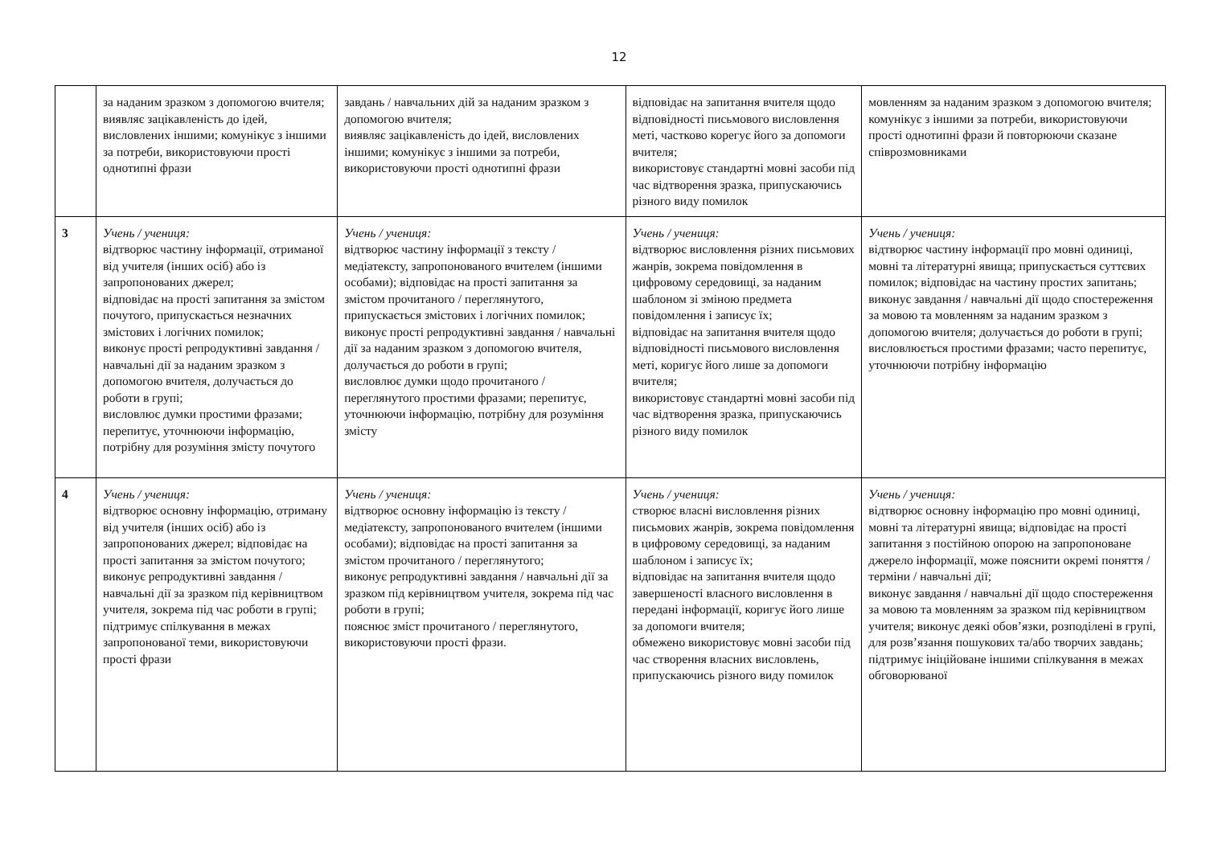12
| | за наданим зразком з допомогою вчителя; виявляє зацікавленість до ідей, висловлених іншими; комунікує з іншими за потреби, використовуючи прості однотипні фрази | завдань / навчальних дій за наданим зразком з допомогою вчителя; виявляє зацікавленість до ідей, висловлених іншими; комунікує з іншими за потреби, використовуючи прості однотипні фрази | відповідає на запитання вчителя щодо відповідності письмового висловлення меті, частково корегує його за допомоги вчителя; використовує стандартні мовні засоби під час відтворення зразка, припускаючись різного виду помилок | мовленням за наданим зразком з допомогою вчителя; комунікує з іншими за потреби, використовуючи прості однотипні фрази й повторюючи сказане співрозмовниками |
| 3 | Учень / учениця: відтворює частину інформації, отриманої від учителя (інших осіб) або із запропонованих джерел; відповідає на прості запитання за змістом почутого, припускається незначних змістових і логічних помилок; виконує прості репродуктивні завдання / навчальні дії за наданим зразком з допомогою вчителя, долучається до роботи в групі; висловлює думки простими фразами; перепитує, уточнюючи інформацію, потрібну для розуміння змісту почутого | Учень / учениця: відтворює частину інформації з тексту / медіатексту, запропонованого вчителем (іншими особами); відповідає на прості запитання за змістом прочитаного / переглянутого, припускається змістових і логічних помилок; виконує прості репродуктивні завдання / навчальні дії за наданим зразком з допомогою вчителя, долучається до роботи в групі; висловлює думки щодо прочитаного / переглянутого простими фразами; перепитує, уточнюючи інформацію, потрібну для розуміння змісту | Учень / учениця: відтворює висловлення різних письмових жанрів, зокрема повідомлення в цифровому середовищі, за наданим шаблоном зі зміною предмета повідомлення і записує їх; відповідає на запитання вчителя щодо відповідності письмового висловлення меті, коригує його лише за допомоги вчителя; використовує стандартні мовні засоби під час відтворення зразка, припускаючись різного виду помилок | Учень / учениця: відтворює частину інформації про мовні одиниці, мовні та літературні явища; припускається суттєвих помилок; відповідає на частину простих запитань; виконує завдання / навчальні дії щодо спостереження за мовою та мовленням за наданим зразком з допомогою вчителя; долучається до роботи в групі; висловлюється простими фразами; часто перепитує, уточнюючи потрібну інформацію |
| 4 | Учень / учениця: відтворює основну інформацію, отриману від учителя (інших осіб) або із запропонованих джерел; відповідає на прості запитання за змістом почутого; виконує репродуктивні завдання / навчальні дії за зразком під керівництвом учителя, зокрема під час роботи в групі; підтримує спілкування в межах запропонованої теми, використовуючи прості фрази | Учень / учениця: відтворює основну інформацію із тексту / медіатексту, запропонованого вчителем (іншими особами); відповідає на прості запитання за змістом прочитаного / переглянутого; виконує репродуктивні завдання / навчальні дії за зразком під керівництвом учителя, зокрема під час роботи в групі; пояснює зміст прочитаного / переглянутого, використовуючи прості фрази. | Учень / учениця: створює власні висловлення різних письмових жанрів, зокрема повідомлення в цифровому середовищі, за наданим шаблоном і записує їх; відповідає на запитання вчителя щодо завершеності власного висловлення в передані інформації, коригує його лише за допомоги вчителя; обмежено використовує мовні засоби під час створення власних висловлень, припускаючись різного виду помилок | Учень / учениця: відтворює основну інформацію про мовні одиниці, мовні та літературні явища; відповідає на прості запитання з постійною опорою на запропоноване джерело інформації, може пояснити окремі поняття / терміни / навчальні дії; виконує завдання / навчальні дії щодо спостереження за мовою та мовленням за зразком під керівництвом учителя; виконує деякі обов’язки, розподілені в групі, для розв’язання пошукових та/або творчих завдань; підтримує ініційоване іншими спілкування в межах обговорюваної |